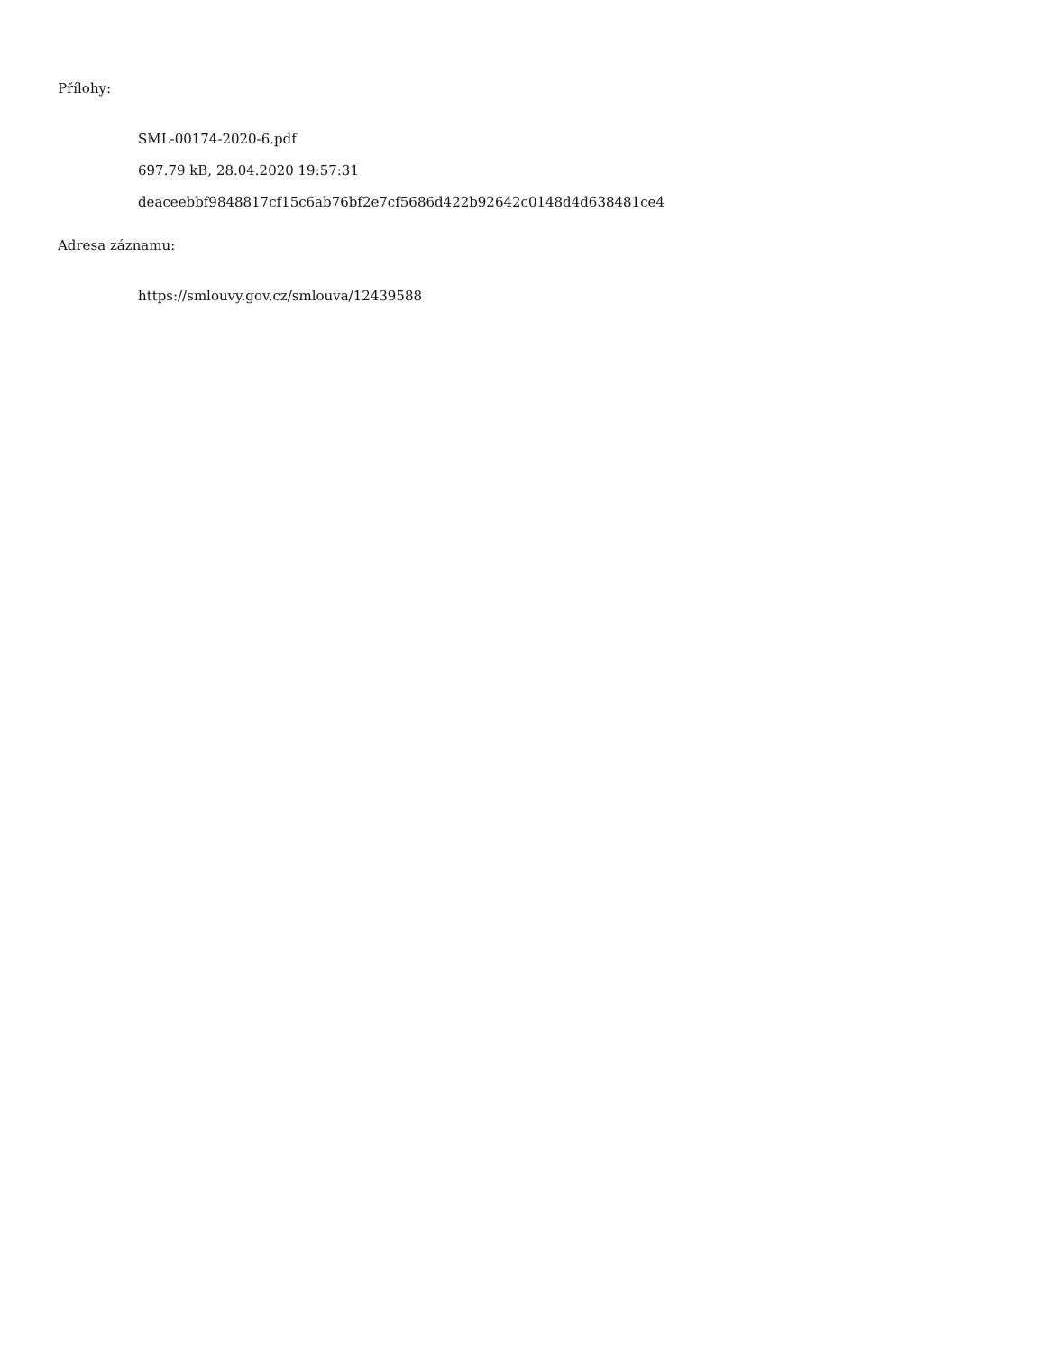Přílohy:
SML-00174-2020-6.pdf
697.79 kB, 28.04.2020 19:57:31
deaceebbf9848817cf15c6ab76bf2e7cf5686d422b92642c0148d4d638481ce4
Adresa záznamu:
https://smlouvy.gov.cz/smlouva/12439588